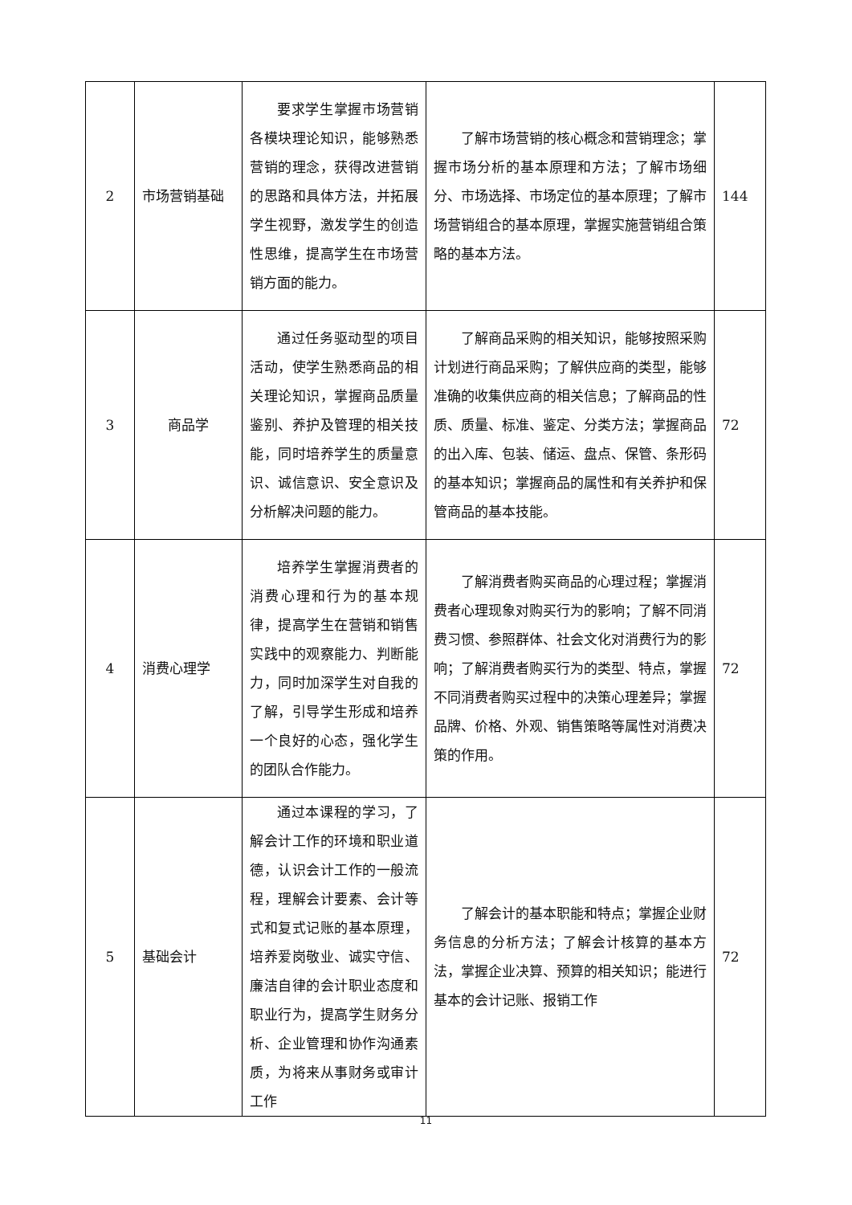| 2 | 市场营销基础 | 要求学生掌握市场营销各模块理论知识，能够熟悉营销的理念，获得改进营销的思路和具体方法，并拓展学生视野，激发学生的创造性思维，提高学生在市场营销方面的能力。 | 了解市场营销的核心概念和营销理念；掌握市场分析的基本原理和方法；了解市场细分、市场选择、市场定位的基本原理；了解市场营销组合的基本原理，掌握实施营销组合策略的基本方法。 | 144 |
| 3 | 商品学 | 通过任务驱动型的项目活动，使学生熟悉商品的相关理论知识，掌握商品质量鉴别、养护及管理的相关技能，同时培养学生的质量意识、诚信意识、安全意识及分析解决问题的能力。 | 了解商品采购的相关知识，能够按照采购计划进行商品采购；了解供应商的类型，能够准确的收集供应商的相关信息；了解商品的性质、质量、标准、鉴定、分类方法；掌握商品的出入库、包装、储运、盘点、保管、条形码的基本知识；掌握商品的属性和有关养护和保管商品的基本技能。 | 72 |
| 4 | 消费心理学 | 培养学生掌握消费者的消费心理和行为的基本规律，提高学生在营销和销售实践中的观察能力、判断能力，同时加深学生对自我的了解，引导学生形成和培养一个良好的心态，强化学生的团队合作能力。 | 了解消费者购买商品的心理过程；掌握消费者心理现象对购买行为的影响；了解不同消费习惯、参照群体、社会文化对消费行为的影响；了解消费者购买行为的类型、特点，掌握不同消费者购买过程中的决策心理差异；掌握品牌、价格、外观、销售策略等属性对消费决策的作用。 | 72 |
| 5 | 基础会计 | 通过本课程的学习，了解会计工作的环境和职业道德，认识会计工作的一般流程，理解会计要素、会计等式和复式记账的基本原理，培养爱岗敬业、诚实守信、廉洁自律的会计职业态度和职业行为，提高学生财务分析、企业管理和协作沟通素质，为将来从事财务或审计工作 | 了解会计的基本职能和特点；掌握企业财务信息的分析方法；了解会计核算的基本方法，掌握企业决算、预算的相关知识；能进行基本的会计记账、报销工作 | 72 |
11